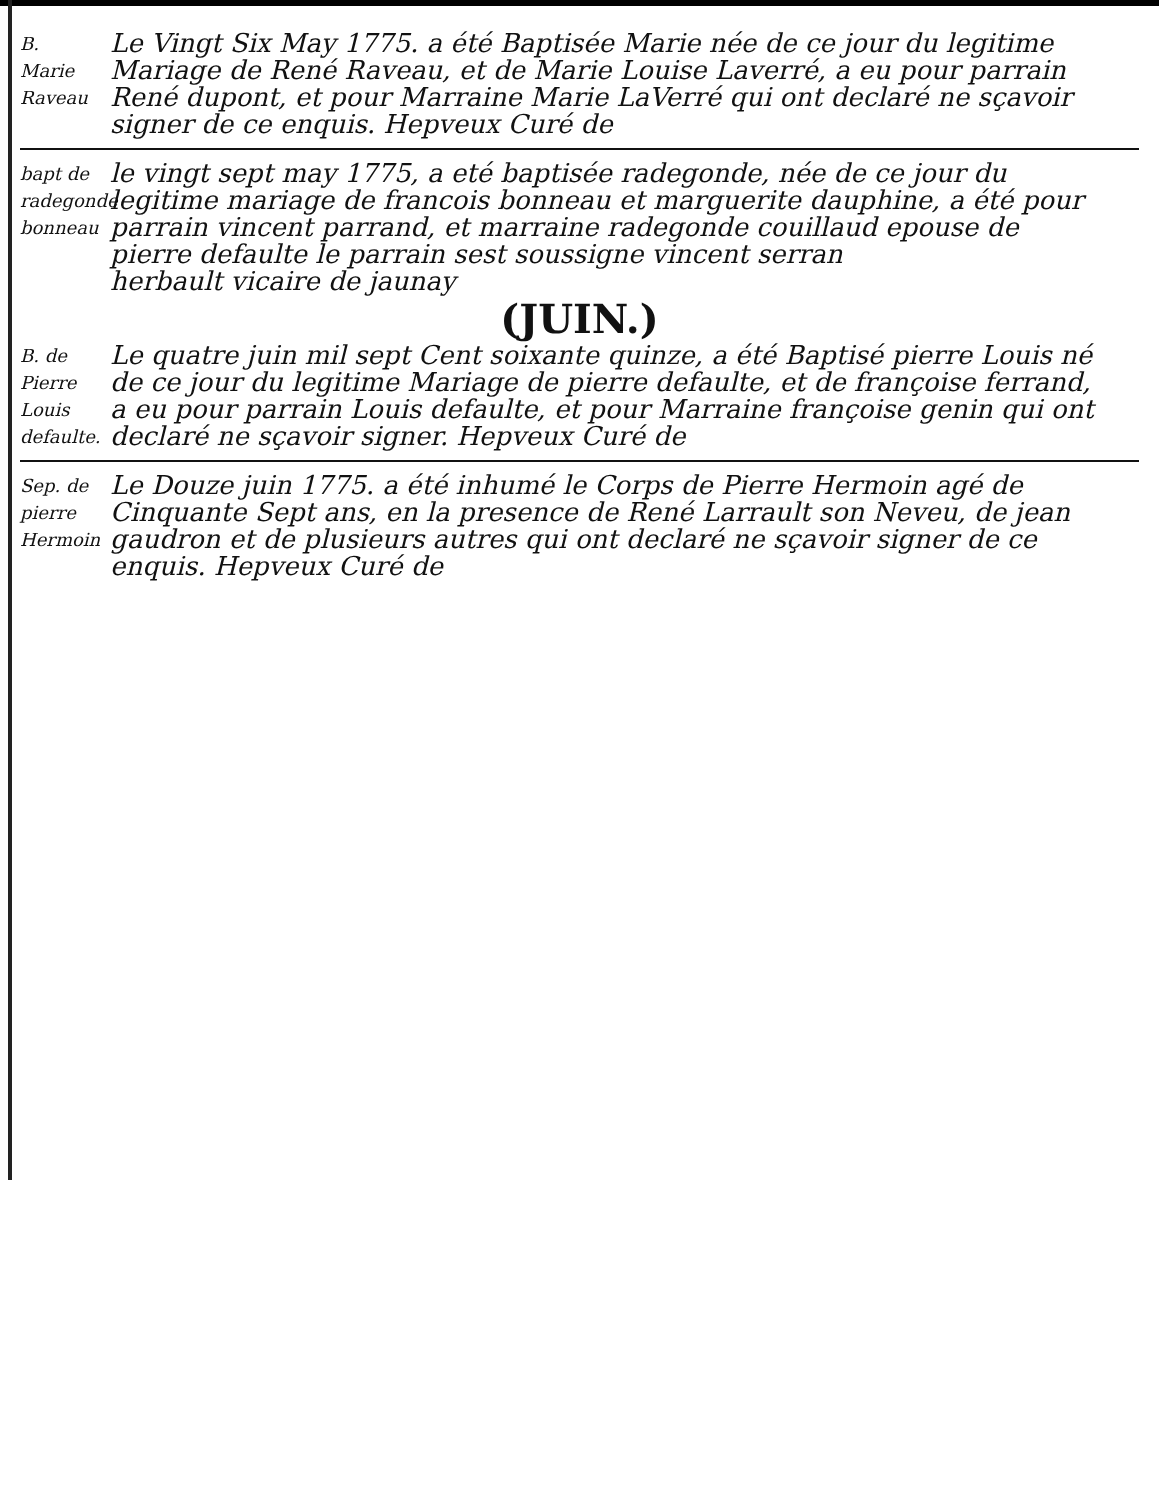B.
Marie
Raveau
Le Vingt Six May 1775. a été Baptisée Marie née de ce jour du legitime Mariage de René Raveau, et de Marie Louise Laverré, a eu pour parrain René dupont, et pour Marraine Marie LaVerré qui ont declaré ne sçavoir signer de ce enquis. Hepveux Curé de
bapt de radegonde bonneau
le vingt sept may 1775, a eté baptisée radegonde, née de ce jour du legitime mariage de francois bonneau et marguerite dauphine, a été pour parrain vincent parrand, et marraine radegonde couillaud epouse de pierre defaulte le parrain sest soussigne vincent serran
herbault vicaire de jaunay
(JUIN.)
B. de Pierre Louis defaulte.
Le quatre juin mil sept Cent soixante quinze, a été Baptisé pierre Louis né de ce jour du legitime Mariage de pierre defaulte, et de françoise ferrand, a eu pour parrain Louis defaulte, et pour Marraine françoise genin qui ont declaré ne sçavoir signer. Hepveux Curé de
Sep. de pierre Hermoin
Le Douze juin 1775. a été inhumé le Corps de Pierre Hermoin agé de Cinquante Sept ans, en la presence de René Larrault son Neveu, de jean gaudron et de plusieurs autres qui ont declaré ne sçavoir signer de ce enquis. Hepveux Curé de